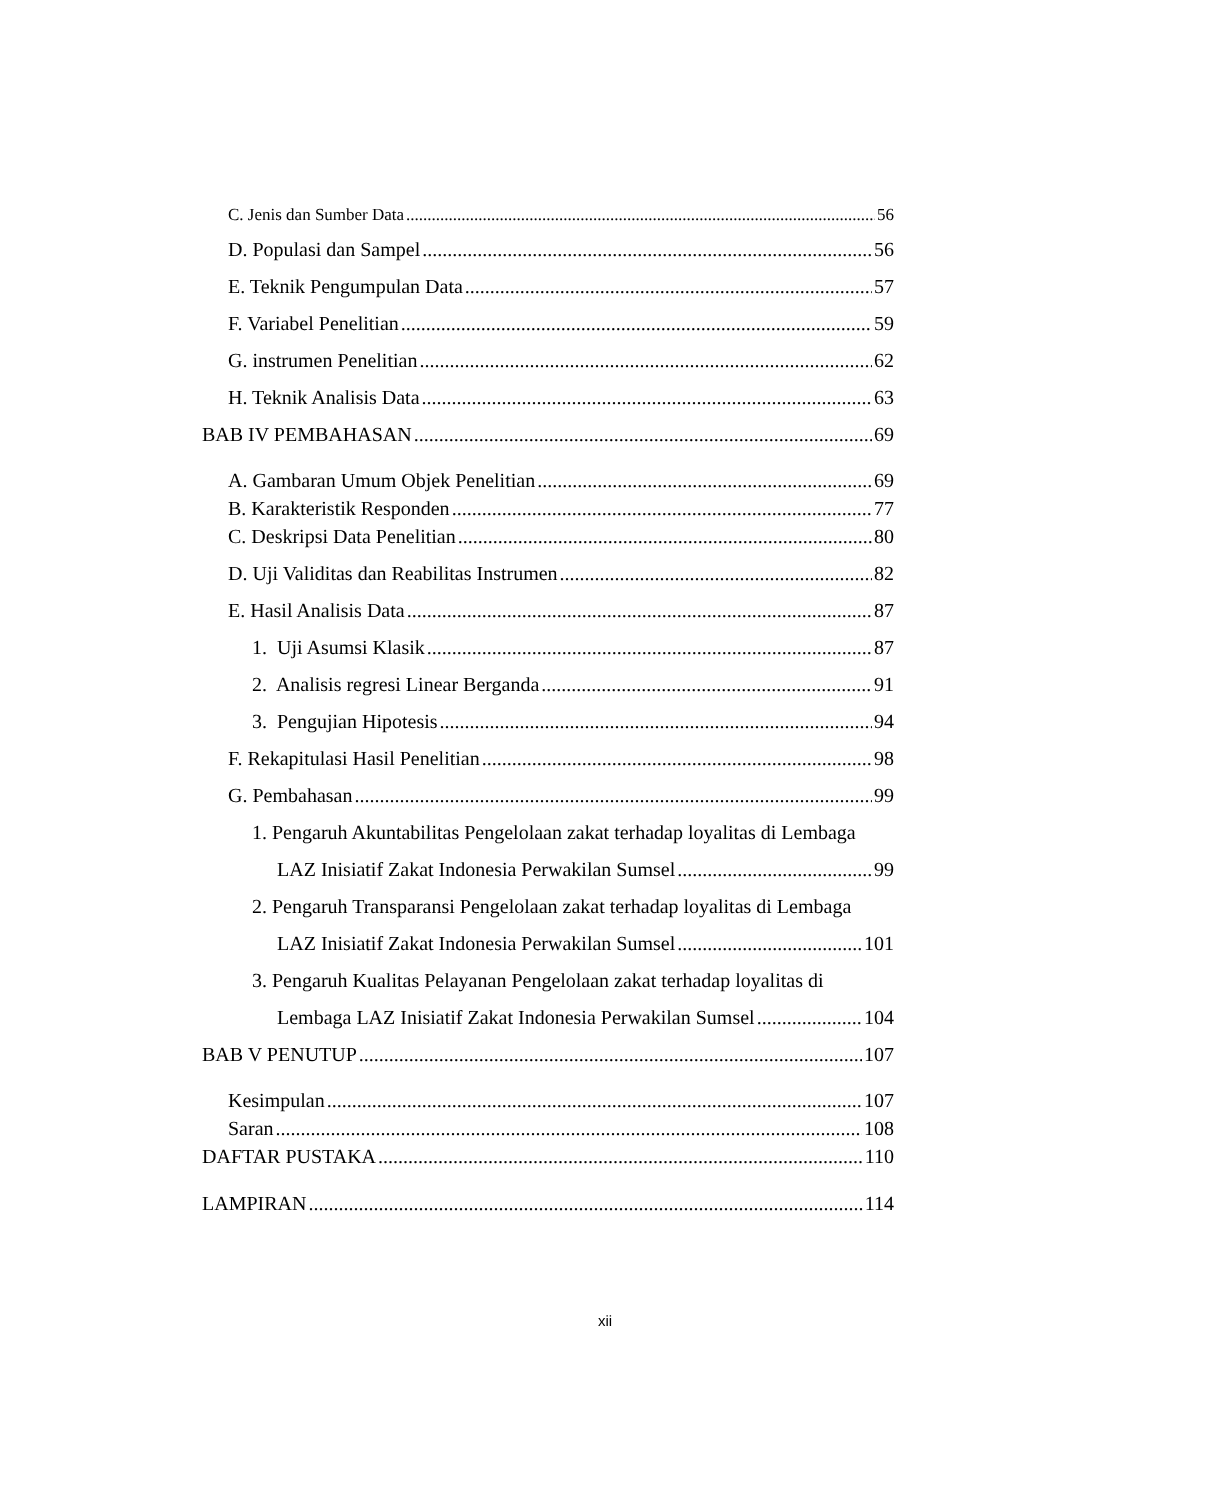C. Jenis dan Sumber Data 56
D. Populasi dan Sampel 56
E. Teknik Pengumpulan Data 57
F. Variabel Penelitian 59
G. instrumen Penelitian 62
H. Teknik Analisis Data 63
BAB IV PEMBAHASAN 69
A. Gambaran Umum Objek Penelitian 69
B. Karakteristik Responden 77
C. Deskripsi Data Penelitian 80
D. Uji Validitas dan Reabilitas Instrumen 82
E. Hasil Analisis Data 87
1. Uji Asumsi Klasik 87
2. Analisis regresi Linear Berganda 91
3. Pengujian Hipotesis 94
F. Rekapitulasi Hasil Penelitian 98
G. Pembahasan 99
1. Pengaruh Akuntabilitas Pengelolaan zakat terhadap loyalitas di Lembaga
LAZ Inisiatif Zakat Indonesia Perwakilan Sumsel 99
2. Pengaruh Transparansi Pengelolaan zakat terhadap loyalitas di Lembaga
LAZ Inisiatif Zakat Indonesia Perwakilan Sumsel 101
3. Pengaruh Kualitas Pelayanan Pengelolaan zakat terhadap loyalitas di
Lembaga LAZ Inisiatif Zakat Indonesia Perwakilan Sumsel 104
BAB V PENUTUP 107
Kesimpulan 107
Saran 108
DAFTAR PUSTAKA 110
LAMPIRAN 114
xii